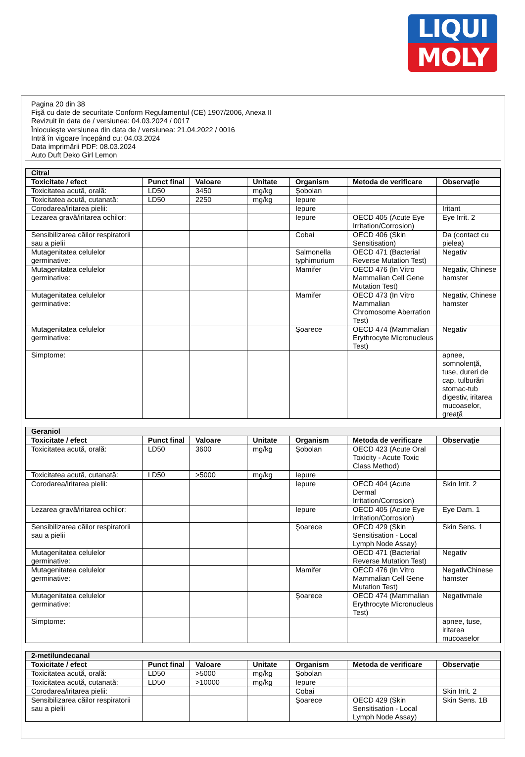LIQUI
MOLY
Pagina 20 din 38
Fişă cu date de securitate Conform Regulamentul (CE) 1907/2006, Anexa II
Revizuit în data de / versiunea: 04.03.2024 / 0017
Înlocuieşte versiunea din data de / versiunea: 21.04.2022 / 0016
Intră în vigoare începând cu: 04.03.2024
Data imprimării PDF: 08.03.2024
Auto Duft Deko Girl Lemon
| Citral | | | | | | |
| --- | --- | --- | --- | --- | --- | --- |
| Toxicitate / efect | Punct final | Valoare | Unitate | Organism | Metoda de verificare | Observaţie |
| Toxicitatea acută, orală: | LD50 | 3450 | mg/kg | Şobolan | | |
| Toxicitatea acută, cutanată: | LD50 | 2250 | mg/kg | Iepure | | |
| Corodarea/iritarea pielii: | | | | Iepure | | Iritant |
| Lezarea gravă/iritarea ochilor: | | | | Iepure | OECD 405 (Acute Eye Irritation/Corrosion) | Eye Irrit. 2 |
| Sensibilizarea căilor respiratorii sau a pielii | | | | Cobai | OECD 406 (Skin Sensitisation) | Da (contact cu pielea) |
| Mutagenitatea celulelor germinative: | | | | Salmonella typhimurium | OECD 471 (Bacterial Reverse Mutation Test) | Negativ |
| Mutagenitatea celulelor germinative: | | | | Mamifer | OECD 476 (In Vitro Mammalian Cell Gene Mutation Test) | Negativ, Chinese hamster |
| Mutagenitatea celulelor germinative: | | | | Mamifer | OECD 473 (In Vitro Mammalian Chromosome Aberration Test) | Negativ, Chinese hamster |
| Mutagenitatea celulelor germinative: | | | | Şoarece | OECD 474 (Mammalian Erythrocyte Micronucleus Test) | Negativ |
| Simptome: | | | | | | apnee, somnolenţă, tuse, dureri de cap, tulburări stomac-tub digestiv, iritarea mucoaselor, greaţă |
| Geraniol | | | | | | |
| --- | --- | --- | --- | --- | --- | --- |
| Toxicitate / efect | Punct final | Valoare | Unitate | Organism | Metoda de verificare | Observaţie |
| Toxicitatea acută, orală: | LD50 | 3600 | mg/kg | Şobolan | OECD 423 (Acute Oral Toxicity - Acute Toxic Class Method) | |
| Toxicitatea acută, cutanată: | LD50 | >5000 | mg/kg | Iepure | | |
| Corodarea/iritarea pielii: | | | | Iepure | OECD 404 (Acute Dermal Irritation/Corrosion) | Skin Irrit. 2 |
| Lezarea gravă/iritarea ochilor: | | | | Iepure | OECD 405 (Acute Eye Irritation/Corrosion) | Eye Dam. 1 |
| Sensibilizarea căilor respiratorii sau a pielii | | | | Şoarece | OECD 429 (Skin Sensitisation - Local Lymph Node Assay) | Skin Sens. 1 |
| Mutagenitatea celulelor germinative: | | | | | OECD 471 (Bacterial Reverse Mutation Test) | Negativ |
| Mutagenitatea celulelor germinative: | | | | Mamifer | OECD 476 (In Vitro Mammalian Cell Gene Mutation Test) | NegativChinese hamster |
| Mutagenitatea celulelor germinative: | | | | Şoarece | OECD 474 (Mammalian Erythrocyte Micronucleus Test) | Negativmale |
| Simptome: | | | | | | apnee, tuse, iritarea mucoaselor |
| 2-metilundecanal | | | | | | |
| --- | --- | --- | --- | --- | --- | --- |
| Toxicitate / efect | Punct final | Valoare | Unitate | Organism | Metoda de verificare | Observaţie |
| Toxicitatea acută, orală: | LD50 | >5000 | mg/kg | Şobolan | | |
| Toxicitatea acută, cutanată: | LD50 | >10000 | mg/kg | Iepure | | |
| Corodarea/iritarea pielii: | | | | Cobai | | Skin Irrit. 2 |
| Sensibilizarea căilor respiratorii sau a pielii | | | | Şoarece | OECD 429 (Skin Sensitisation - Local Lymph Node Assay) | Skin Sens. 1B |